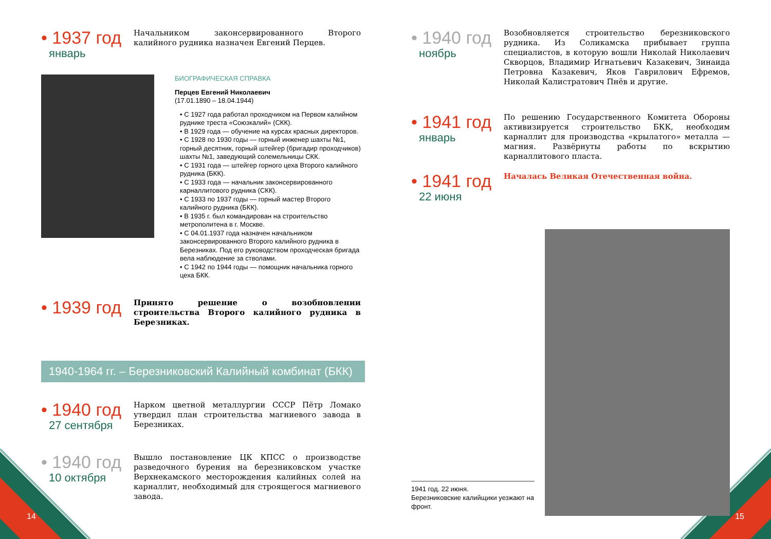• 1937 год
январь
Начальником законсервированного Второго калийного рудника назначен Евгений Перцев.
БИОГРАФИЧЕСКАЯ СПРАВКА
Перцев Евгений Николаевич
(17.01.1890 – 18.04.1944)
• С 1927 года работал проходчиком на Первом калийном руднике треста «Союзкалий» (СКК).
• В 1929 года — обучение на курсах красных директоров.
• С 1928 по 1930 годы — горный инженер шахты №1, горный десятник, горный штейгер (бригадир проходчиков) шахты №1, заведующий солемельницы СКК.
• С 1931 года — штейгер горного цеха Второго калийного рудника (БКК).
• С 1933 года — начальник законсервированного карналлитового рудника (СКК).
• С 1933 по 1937 годы — горный мастер Второго калийного рудника (БКК).
• В 1935 г. был командирован на строительство метрополитена в г. Москве.
• С 04.01.1937 года назначен начальником законсервированного Второго калийного рудника в Березниках. Под его руководством проходческая бригада вела наблюдение за стволами.
• С 1942 по 1944 годы — помощник начальника горного цеха БКК.
• 1939 год
Принято решение о возобновлении строительства Второго калийного рудника в Березниках.
1940-1964 гг. – Березниковский Калийный комбинат (БКК)
• 1940 год
27 сентября
Нарком цветной металлургии СССР Пётр Ломако утвердил план строительства магниевого завода в Березниках.
• 1940 год
10 октября
Вышло постановление ЦК КПСС о производстве разведочного бурения на березниковском участке Верхнекамского месторождения калийных солей на карналлит, необходимый для строящегося магниевого завода.
14
• 1940 год
ноябрь
Возобновляется строительство березниковского рудника. Из Соликамска прибывает группа специалистов, в которую вошли Николай Николаевич Скворцов, Владимир Игнатьевич Казакевич, Зинаида Петровна Казакевич, Яков Гаврилович Ефремов, Николай Калистратович Пнёв и другие.
• 1941 год
январь
По решению Государственного Комитета Обороны активизируется строительство БКК, необходим карналлит для производства «крылатого» металла — магния. Развёрнуты работы по вскрытию карналлитового пласта.
• 1941 год
22 июня
Началась Великая Отечественная война.
1941 год. 22 июня.
Березниковские калийщики уезжают на фронт.
15